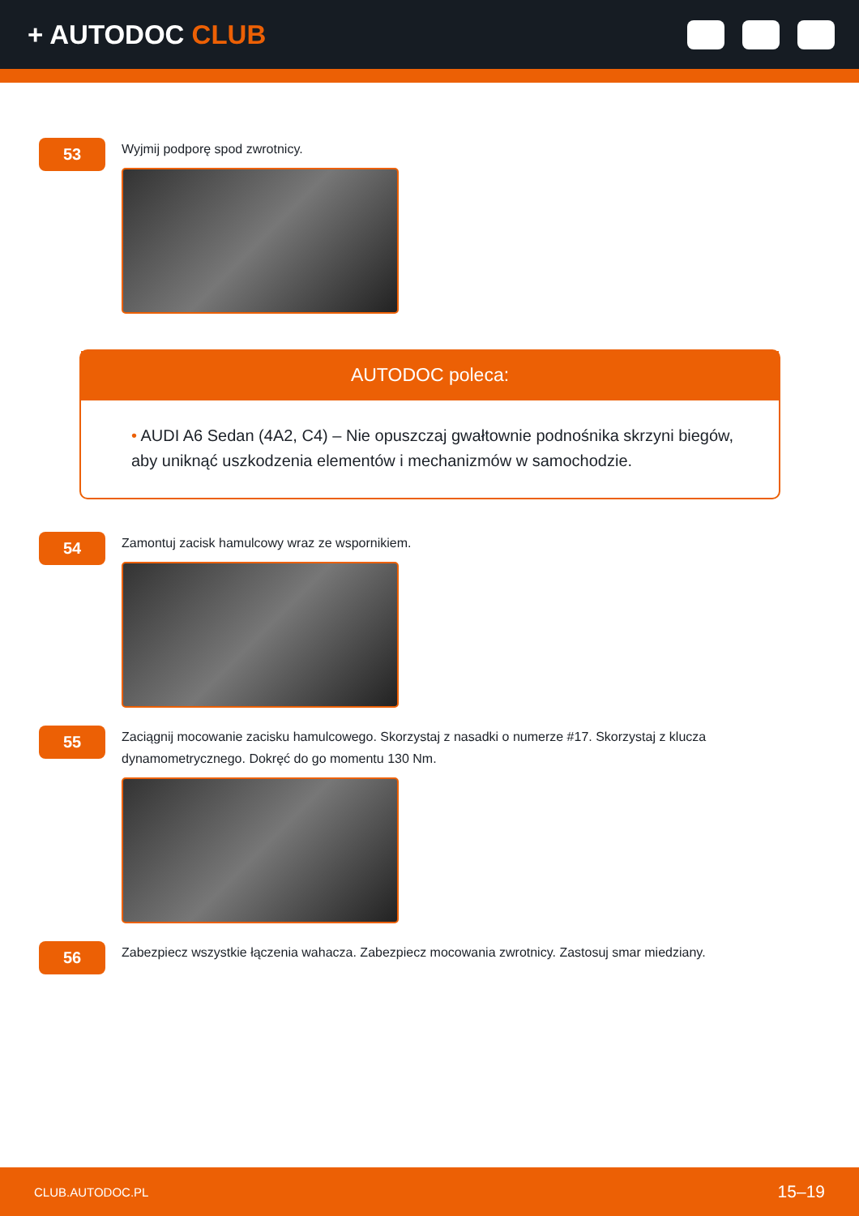+ AUTODOC CLUB
53
Wyjmij podporę spod zwrotnicy.
AUTODOC poleca:
• AUDI A6 Sedan (4A2, C4) – Nie opuszczaj gwałtownie podnośnika skrzyni biegów, aby uniknąć uszkodzenia elementów i mechanizmów w samochodzie.
54
Zamontuj zacisk hamulcowy wraz ze wspornikiem.
55
Zaciągnij mocowanie zacisku hamulcowego. Skorzystaj z nasadki o numerze #17. Skorzystaj z klucza dynamometrycznego. Dokręć do go momentu 130 Nm.
56
Zabezpiecz wszystkie łączenia wahacza. Zabezpiecz mocowania zwrotnicy. Zastosuj smar miedziany.
CLUB.AUTODOC.PL 15–19